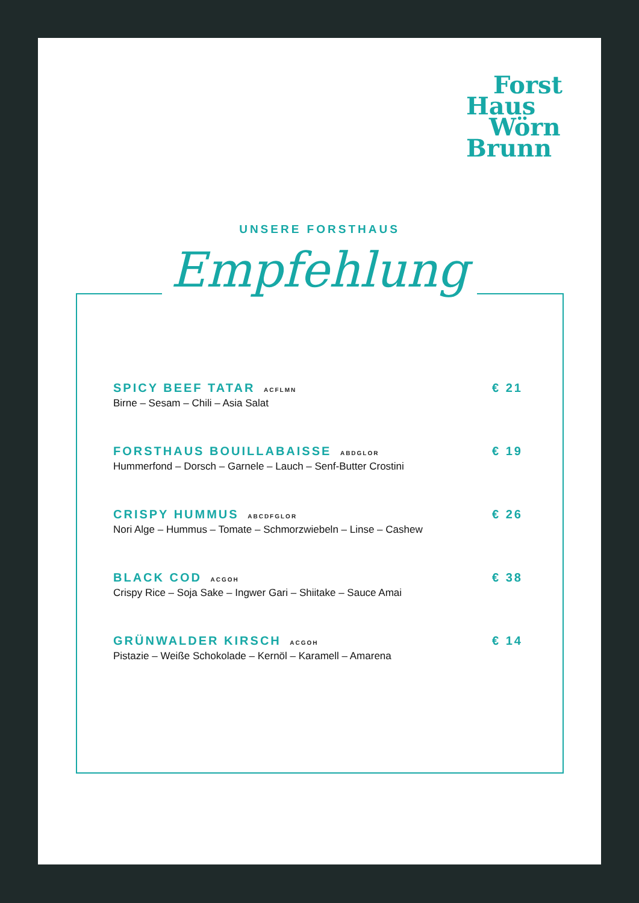Forst
Haus
Wörn
Brunn
UNSERE FORSTHAUS
Empfehlung
SPICY BEEF TATAR ACFLMN
Birne – Sesam – Chili – Asia Salat
€ 21
FORSTHAUS BOUILLABAISSE ABDGLOR
Hummerfond – Dorsch – Garnele – Lauch – Senf-Butter Crostini
€ 19
CRISPY HUMMUS ABCDFGLOR
Nori Alge – Hummus – Tomate – Schmorzwiebeln – Linse – Cashew
€ 26
BLACK COD ACGOH
Crispy Rice – Soja Sake – Ingwer Gari – Shiitake – Sauce Amai
€ 38
GRÜNWALDER KIRSCH ACGOH
Pistazie – Weiße Schokolade – Kernöl – Karamell – Amarena
€ 14